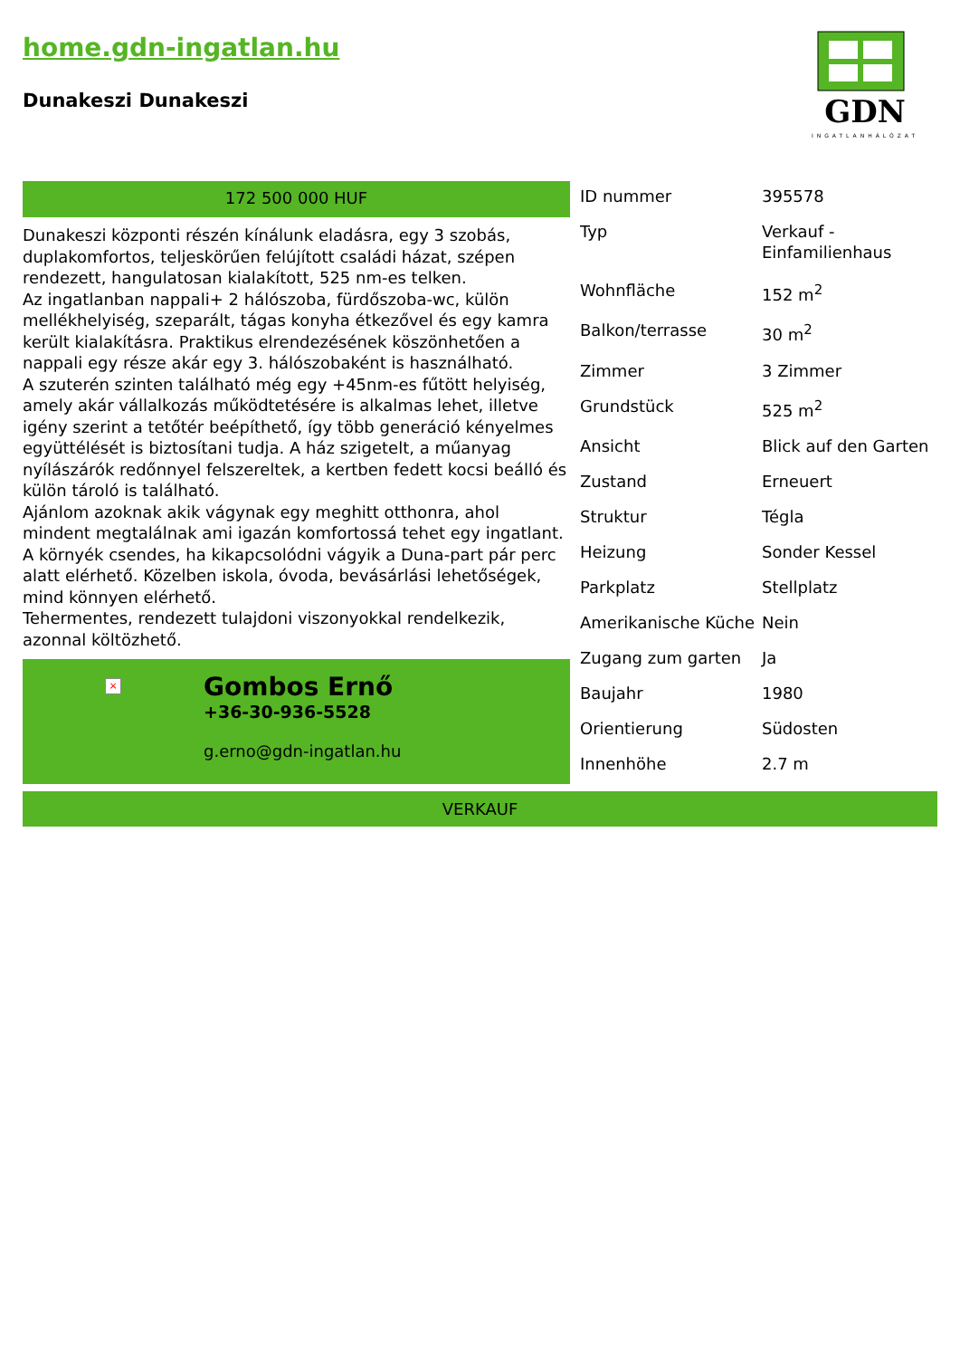home.gdn-ingatlan.hu
Dunakeszi Dunakeszi
GDN
INGATLANHÁLÓZAT
172 500 000 HUF
Dunakeszi központi részén kínálunk eladásra, egy 3 szobás, duplakomfortos, teljeskörűen felújított családi házat, szépen rendezett, hangulatosan kialakított, 525 nm-es telken.
Az ingatlanban nappali+ 2 hálószoba, fürdőszoba-wc, külön mellékhelyiség, szeparált, tágas konyha étkezővel és egy kamra került kialakításra. Praktikus elrendezésének köszönhetően a nappali egy része akár egy 3. hálószobaként is használható.
A szuterén szinten található még egy +45nm-es fűtött helyiség, amely akár vállalkozás működtetésére is alkalmas lehet, illetve igény szerint a tetőtér beépíthető, így több generáció kényelmes együttélését is biztosítani tudja. A ház szigetelt, a műanyag nyílászárók redőnnyel felszereltek, a kertben fedett kocsi beálló és külön tároló is található.
Ajánlom azoknak akik vágynak egy meghitt otthonra, ahol mindent megtalálnak ami igazán komfortossá tehet egy ingatlant.
A környék csendes, ha kikapcsolódni vágyik a Duna-part pár perc alatt elérhető. Közelben iskola, óvoda, bevásárlási lehetőségek, mind könnyen elérhető.
Tehermentes, rendezett tulajdoni viszonyokkal rendelkezik, azonnal költözhető.
×
Gombos Ernő
+36-30-936-5528
g.erno@gdn-ingatlan.hu
| ID nummer | 395578 |
| Typ | Verkauf - Einfamilienhaus |
| Wohnfläche | 152 m<sup>2</sup> |
| Balkon/terrasse | 30 m<sup>2</sup> |
| Zimmer | 3 Zimmer |
| Grundstück | 525 m<sup>2</sup> |
| Ansicht | Blick auf den Garten |
| Zustand | Erneuert |
| Struktur | Tégla |
| Heizung | Sonder Kessel |
| Parkplatz | Stellplatz |
| Amerikanische Küche | Nein |
| Zugang zum garten | Ja |
| Baujahr | 1980 |
| Orientierung | Südosten |
| Innenhöhe | 2.7 m |
VERKAUF